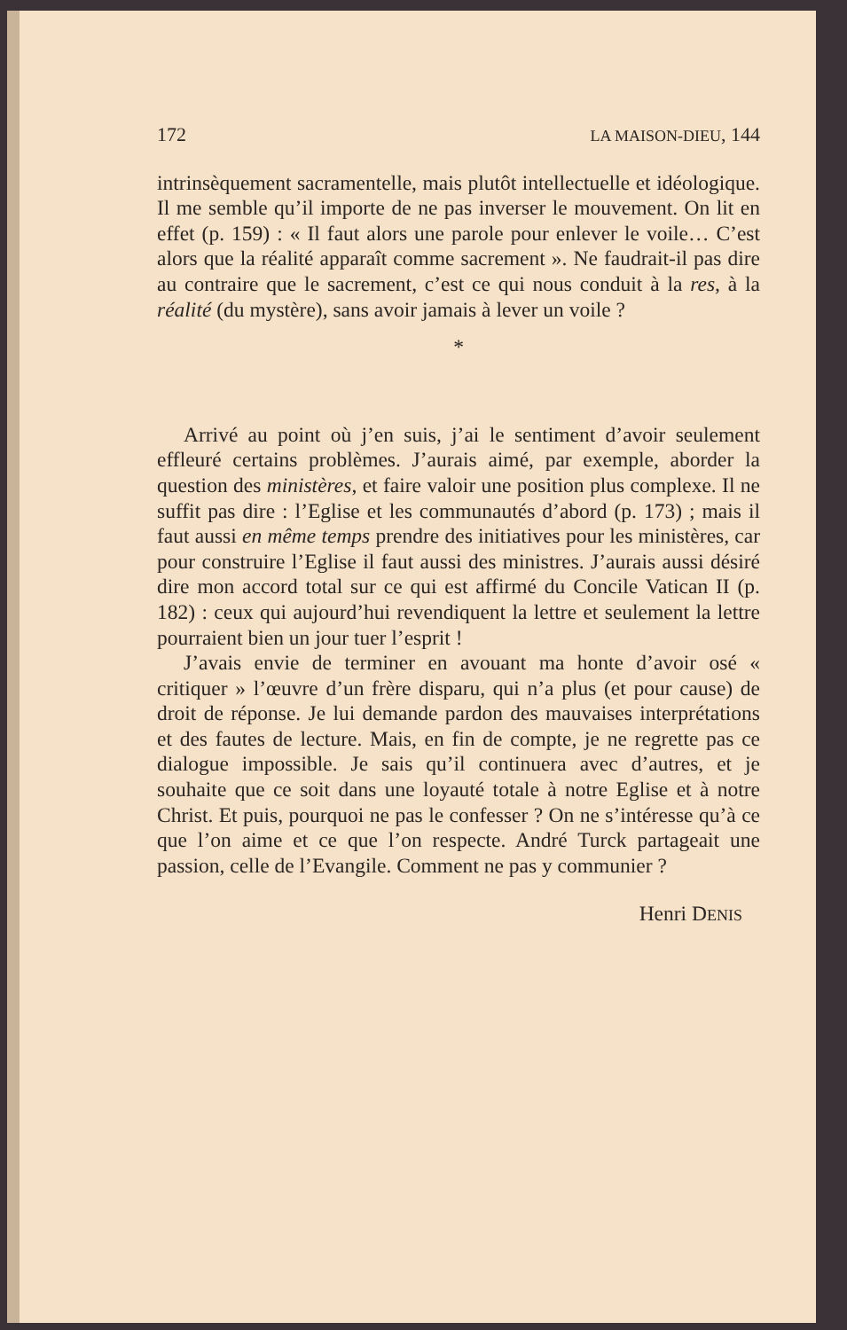172 LA MAISON-DIEU, 144
intrinsèquement sacramentelle, mais plutôt intellectuelle et idéologique. Il me semble qu’il importe de ne pas inverser le mouvement. On lit en effet (p. 159) : « Il faut alors une parole pour enlever le voile… C’est alors que la réalité apparaît comme sacrement ». Ne faudrait-il pas dire au contraire que le sacrement, c’est ce qui nous conduit à la res, à la réalité (du mystère), sans avoir jamais à lever un voile ?
*
Arrivé au point où j’en suis, j’ai le sentiment d’avoir seulement effleuré certains problèmes. J’aurais aimé, par exemple, aborder la question des ministères, et faire valoir une position plus complexe. Il ne suffit pas dire : l’Eglise et les communautés d’abord (p. 173) ; mais il faut aussi en même temps prendre des initiatives pour les ministères, car pour construire l’Eglise il faut aussi des ministres. J’aurais aussi désiré dire mon accord total sur ce qui est affirmé du Concile Vatican II (p. 182) : ceux qui aujourd’hui revendiquent la lettre et seulement la lettre pourraient bien un jour tuer l’esprit !
J’avais envie de terminer en avouant ma honte d’avoir osé « critiquer » l’œuvre d’un frère disparu, qui n’a plus (et pour cause) de droit de réponse. Je lui demande pardon des mauvaises interprétations et des fautes de lecture. Mais, en fin de compte, je ne regrette pas ce dialogue impossible. Je sais qu’il continuera avec d’autres, et je souhaite que ce soit dans une loyauté totale à notre Eglise et à notre Christ. Et puis, pourquoi ne pas le confesser ? On ne s’intéresse qu’à ce que l’on aime et ce que l’on respecte. André Turck partageait une passion, celle de l’Evangile. Comment ne pas y communier ?
Henri DENIS